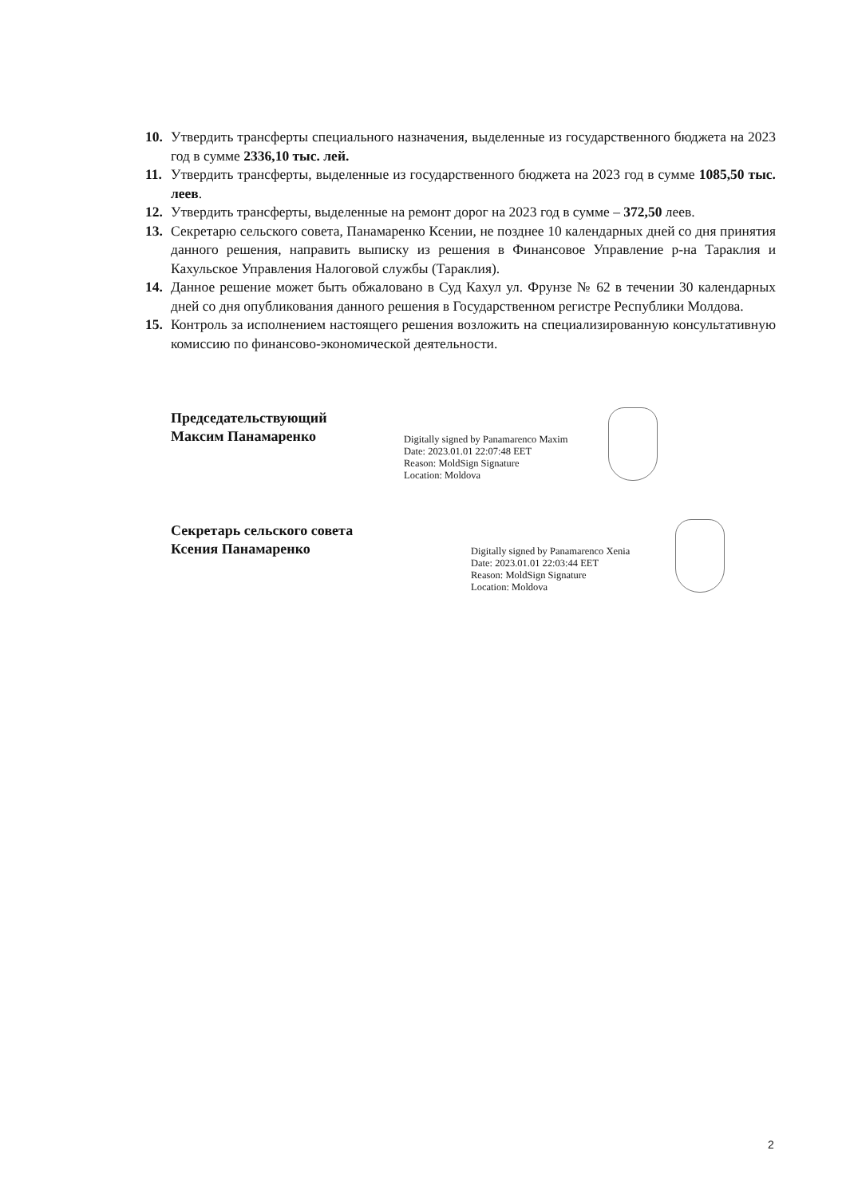10. Утвердить трансферты специального назначения, выделенные из государственного бюджета на 2023 год в сумме 2336,10 тыс. лей.
11. Утвердить трансферты, выделенные из государственного бюджета на 2023 год в сумме 1085,50 тыс. леев.
12. Утвердить трансферты, выделенные на ремонт дорог на 2023 год в сумме – 372,50 леев.
13. Секретарю сельского совета, Панамаренко Ксении, не позднее 10 календарных дней со дня принятия данного решения, направить выписку из решения в Финансовое Управление р-на Тараклия и Кахульское Управления Налоговой службы (Тараклия).
14. Данное решение может быть обжаловано в Суд Кахул ул. Фрунзе № 62 в течении 30 календарных дней со дня опубликования данного решения в Государственном регистре Республики Молдова.
15. Контроль за исполнением настоящего решения возложить на специализированную консультативную комиссию по финансово-экономической деятельности.
Председательствующий
Максим Панамаренко
Digitally signed by Panamarenco Maxim
Date: 2023.01.01 22:07:48 EET
Reason: MoldSign Signature
Location: Moldova
Секретарь сельского совета
Ксения Панамаренко
Digitally signed by Panamarenco Xenia
Date: 2023.01.01 22:03:44 EET
Reason: MoldSign Signature
Location: Moldova
2